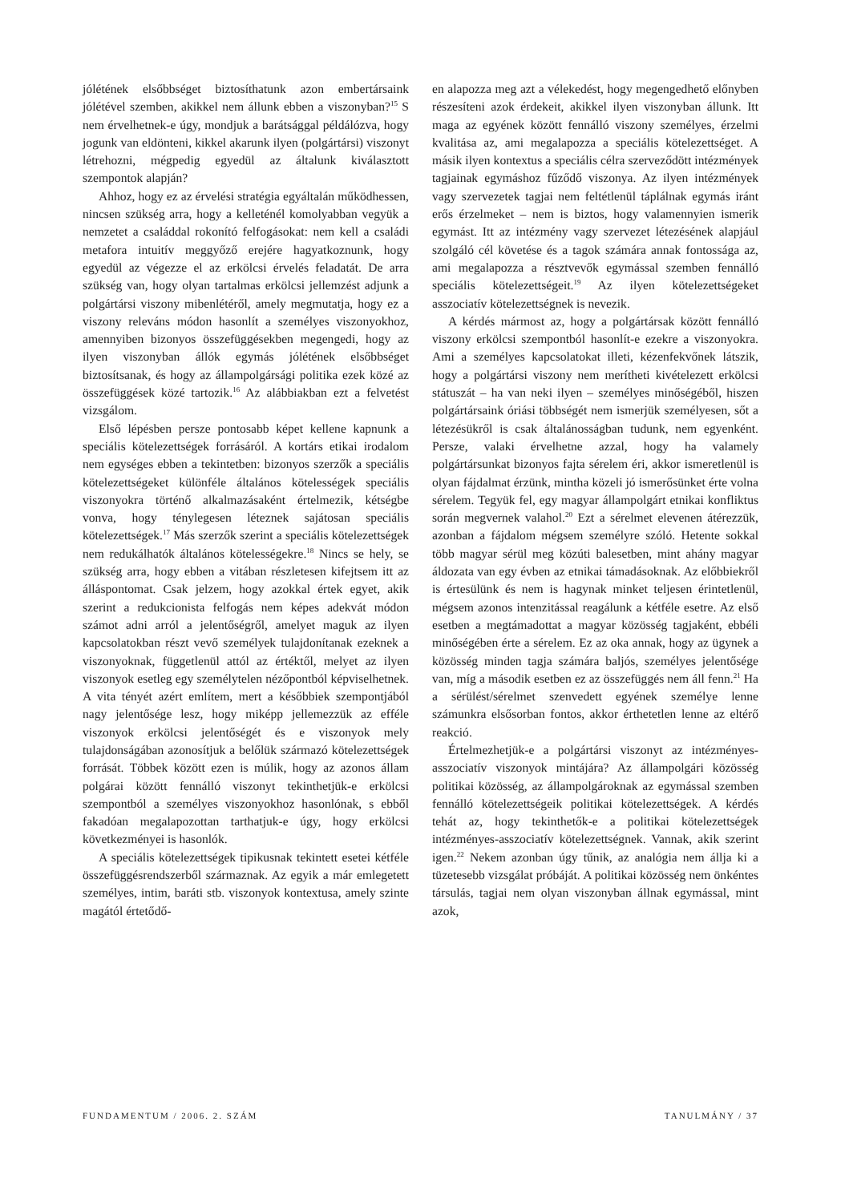jólétének elsőbbséget biztosíthatunk azon embertársaink jólétével szemben, akikkel nem állunk ebben a viszonyban?<sup>15</sup> S nem érvelhetnek-e úgy, mondjuk a barátsággal példálózva, hogy jogunk van eldönteni, kikkel akarunk ilyen (polgártársi) viszonyt létrehozni, mégpedig egyedül az általunk kiválasztott szempontok alapján?
Ahhoz, hogy ez az érvelési stratégia egyáltalán működhessen, nincsen szükség arra, hogy a kelleténél komolyabban vegyük a nemzetet a családdal rokonító felfogásokat: nem kell a családi metafora intuitív meggyőző erejére hagyatkoznunk, hogy egyedül az végezze el az erkölcsi érvelés feladatát. De arra szükség van, hogy olyan tartalmas erkölcsi jellemzést adjunk a polgártársi viszony mibenlétéről, amely megmutatja, hogy ez a viszony releváns módon hasonlít a személyes viszonyokhoz, amennyiben bizonyos összefüggésekben megengedi, hogy az ilyen viszonyban állók egymás jólétének elsőbbséget biztosítsanak, és hogy az állampolgársági politika ezek közé az összefüggések közé tartozik.<sup>16</sup> Az alábbiakban ezt a felvetést vizsgálom.
Első lépésben persze pontosabb képet kellene kapnunk a speciális kötelezettségek forrásáról. A kortárs etikai irodalom nem egységes ebben a tekintetben: bizonyos szerzők a speciális kötelezettségeket különféle általános kötelességek speciális viszonyokra történő alkalmazásaként értelmezik, kétségbe vonva, hogy ténylegesen léteznek sajátosan speciális kötelezettségek.<sup>17</sup> Más szerzők szerint a speciális kötelezettségek nem redukálhatók általános kötelességekre.<sup>18</sup> Nincs se hely, se szükség arra, hogy ebben a vitában részletesen kifejtsem itt az álláspontomat. Csak jelzem, hogy azokkal értek egyet, akik szerint a redukcionista felfogás nem képes adekvát módon számot adni arról a jelentőségről, amelyet maguk az ilyen kapcsolatokban részt vevő személyek tulajdonítanak ezeknek a viszonyoknak, függetlenül attól az értéktől, melyet az ilyen viszonyok esetleg egy személytelen nézőpontból képviselhetnek. A vita tényét azért említem, mert a későbbiek szempontjából nagy jelentősége lesz, hogy miképp jellemezzük az efféle viszonyok erkölcsi jelentőségét és e viszonyok mely tulajdonságában azonosítjuk a belőlük származó kötelezettségek forrását. Többek között ezen is múlik, hogy az azonos állam polgárai között fennálló viszonyt tekinthetjük-e erkölcsi szempontból a személyes viszonyokhoz hasonlónak, s ebből fakadóan megalapozottan tarthatjuk-e úgy, hogy erkölcsi következményei is hasonlók.
A speciális kötelezettségek tipikusnak tekintett esetei kétféle összefüggésrendszerből származnak. Az egyik a már emlegetett személyes, intim, baráti stb. viszonyok kontextusa, amely szinte magától értetődő-
en alapozza meg azt a vélekedést, hogy megengedhető előnyben részesíteni azok érdekeit, akikkel ilyen viszonyban állunk. Itt maga az egyének között fennálló viszony személyes, érzelmi kvalitása az, ami megalapozza a speciális kötelezettséget. A másik ilyen kontextus a speciális célra szerveződött intézmények tagjainak egymáshoz fűződő viszonya. Az ilyen intézmények vagy szervezetek tagjai nem feltétlenül táplálnak egymás iránt erős érzelmeket – nem is biztos, hogy valamennyien ismerik egymást. Itt az intézmény vagy szervezet létezésének alapjául szolgáló cél követése és a tagok számára annak fontossága az, ami megalapozza a résztvevők egymással szemben fennálló speciális kötelezettségeit.<sup>19</sup> Az ilyen kötelezettségeket asszociatív kötelezettségnek is nevezik.
A kérdés mármost az, hogy a polgártársak között fennálló viszony erkölcsi szempontból hasonlít-e ezekre a viszonyokra. Ami a személyes kapcsolatokat illeti, kézenfekvőnek látszik, hogy a polgártársi viszony nem merítheti kivételezett erkölcsi státuszát – ha van neki ilyen – személyes minőségéből, hiszen polgártársaink óriási többségét nem ismerjük személyesen, sőt a létezésükről is csak általánosságban tudunk, nem egyenként. Persze, valaki érvelhetne azzal, hogy ha valamely polgártársunkat bizonyos fajta sérelem éri, akkor ismeretlenül is olyan fájdalmat érzünk, mintha közeli jó ismerősünket érte volna sérelem. Tegyük fel, egy magyar állampolgárt etnikai konfliktus során megvernek valahol.<sup>20</sup> Ezt a sérelmet elevenen átérezzük, azonban a fájdalom mégsem személyre szóló. Hetente sokkal több magyar sérül meg közúti balesetben, mint ahány magyar áldozata van egy évben az etnikai támadásoknak. Az előbbiekről is értesülünk és nem is hagynak minket teljesen érintetlenül, mégsem azonos intenzitással reagálunk a kétféle esetre. Az első esetben a megtámadottat a magyar közösség tagjaként, ebbéli minőségében érte a sérelem. Ez az oka annak, hogy az ügynek a közösség minden tagja számára baljós, személyes jelentősége van, míg a második esetben ez az összefüggés nem áll fenn.<sup>21</sup> Ha a sérülést/sérelmet szenvedett egyének személye lenne számunkra elsősorban fontos, akkor érthetetlen lenne az eltérő reakció.
Értelmezhetjük-e a polgártársi viszonyt az intézményes-asszociatív viszonyok mintájára? Az állampolgári közösség politikai közösség, az állampolgároknak az egymással szemben fennálló kötelezettségeik politikai kötelezettségek. A kérdés tehát az, hogy tekinthetők-e a politikai kötelezettségek intézményes-asszociatív kötelezettségnek. Vannak, akik szerint igen.<sup>22</sup> Nekem azonban úgy tűnik, az analógia nem állja ki a tüzetesebb vizsgálat próbáját. A politikai közösség nem önkéntes társulás, tagjai nem olyan viszonyban állnak egymással, mint azok,
FUNDAMENTUM / 2006. 2. SZÁM TANULMÁNY / 37